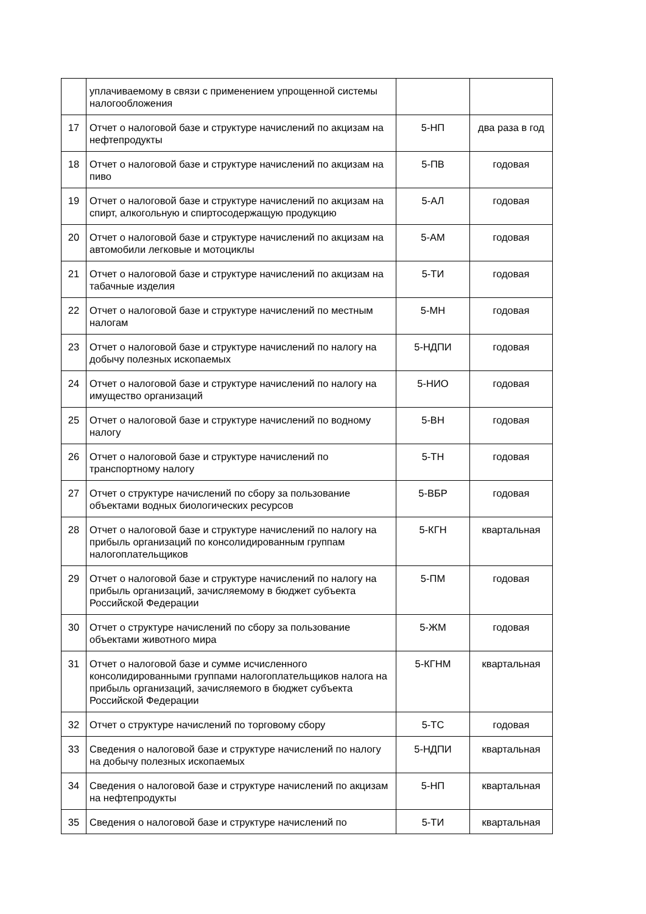| | уплачиваемому в связи с применением упрощенной системы налогообложения | | |
| 17 | Отчет о налоговой базе и структуре начислений по акцизам на нефтепродукты | 5-НП | два раза в год |
| 18 | Отчет о налоговой базе и структуре начислений по акцизам на пиво | 5-ПВ | годовая |
| 19 | Отчет о налоговой базе и структуре начислений по акцизам на спирт, алкогольную и спиртосодержащую продукцию | 5-АЛ | годовая |
| 20 | Отчет о налоговой базе и структуре начислений по акцизам на автомобили легковые и мотоциклы | 5-АМ | годовая |
| 21 | Отчет о налоговой базе и структуре начислений по акцизам на табачные изделия | 5-ТИ | годовая |
| 22 | Отчет о налоговой базе и структуре начислений по местным налогам | 5-МН | годовая |
| 23 | Отчет о налоговой базе и структуре начислений по налогу на добычу полезных ископаемых | 5-НДПИ | годовая |
| 24 | Отчет о налоговой базе и структуре начислений по налогу на имущество организаций | 5-НИО | годовая |
| 25 | Отчет о налоговой базе и структуре начислений по водному налогу | 5-ВН | годовая |
| 26 | Отчет о налоговой базе и структуре начислений по транспортному налогу | 5-ТН | годовая |
| 27 | Отчет о структуре начислений по сбору за пользование объектами водных биологических ресурсов | 5-ВБР | годовая |
| 28 | Отчет о налоговой базе и структуре начислений по налогу на прибыль организаций по консолидированным группам налогоплательщиков | 5-КГН | квартальная |
| 29 | Отчет о налоговой базе и структуре начислений по налогу на прибыль организаций, зачисляемому в бюджет субъекта Российской Федерации | 5-ПМ | годовая |
| 30 | Отчет о структуре начислений по сбору за пользование объектами животного мира | 5-ЖМ | годовая |
| 31 | Отчет о налоговой базе и сумме исчисленного консолидированными группами налогоплательщиков налога на прибыль организаций, зачисляемого в бюджет субъекта Российской Федерации | 5-КГНМ | квартальная |
| 32 | Отчет о структуре начислений по торговому сбору | 5-ТС | годовая |
| 33 | Сведения о налоговой базе и структуре начислений по налогу на добычу полезных ископаемых | 5-НДПИ | квартальная |
| 34 | Сведения о налоговой базе и структуре начислений по акцизам на нефтепродукты | 5-НП | квартальная |
| 35 | Сведения о налоговой базе и структуре начислений по | 5-ТИ | квартальная |